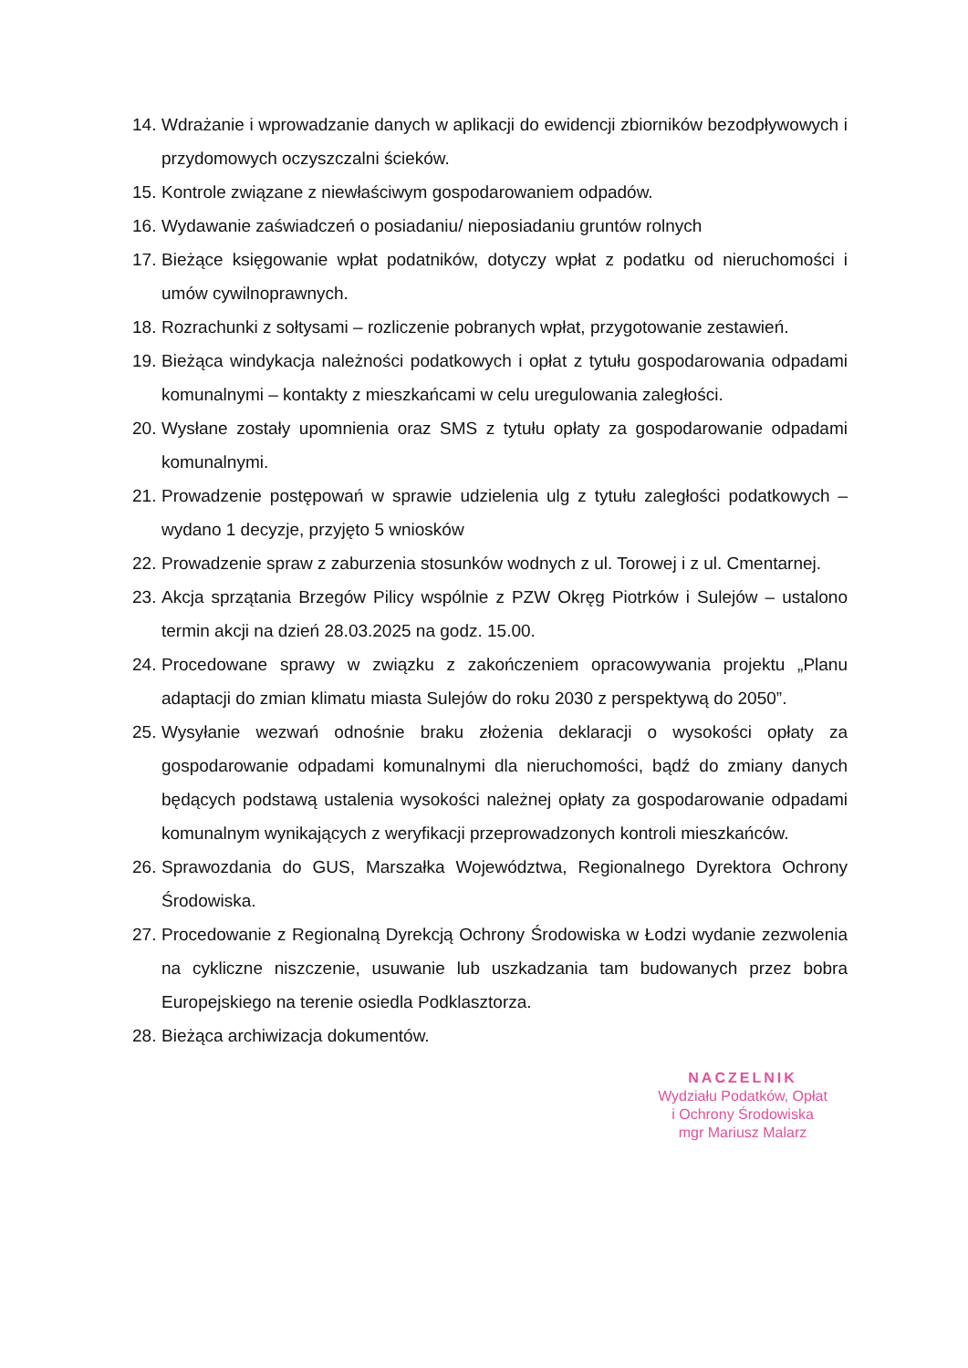14. Wdrażanie i wprowadzanie danych w aplikacji do ewidencji zbiorników bezodpływowych i przydomowych oczyszczalni ścieków.
15. Kontrole związane z niewłaściwym gospodarowaniem odpadów.
16. Wydawanie zaświadczeń o posiadaniu/ nieposiadaniu gruntów rolnych
17. Bieżące księgowanie wpłat podatników, dotyczy wpłat z podatku od nieruchomości i umów cywilnoprawnych.
18. Rozrachunki z sołtysami – rozliczenie pobranych wpłat, przygotowanie zestawień.
19. Bieżąca windykacja należności podatkowych i opłat z tytułu gospodarowania odpadami komunalnymi – kontakty z mieszkańcami w celu uregulowania zaległości.
20. Wysłane zostały upomnienia oraz SMS z tytułu opłaty za gospodarowanie odpadami komunalnymi.
21. Prowadzenie postępowań w sprawie udzielenia ulg z tytułu zaległości podatkowych – wydano 1 decyzje, przyjęto 5 wniosków
22. Prowadzenie spraw z zaburzenia stosunków wodnych z ul. Torowej i z ul. Cmentarnej.
23. Akcja sprzątania Brzegów Pilicy wspólnie z PZW Okręg Piotrków i Sulejów – ustalono termin akcji na dzień 28.03.2025 na godz. 15.00.
24. Procedowane sprawy w związku z zakończeniem opracowywania projektu „Planu adaptacji do zmian klimatu miasta Sulejów do roku 2030 z perspektywą do 2050”.
25. Wysyłanie wezwań odnośnie braku złożenia deklaracji o wysokości opłaty za gospodarowanie odpadami komunalnymi dla nieruchomości, bądź do zmiany danych będących podstawą ustalenia wysokości należnej opłaty za gospodarowanie odpadami komunalnym wynikających z weryfikacji przeprowadzonych kontroli mieszkańców.
26. Sprawozdania do GUS, Marszałka Województwa, Regionalnego Dyrektora Ochrony Środowiska.
27. Procedowanie z Regionalną Dyrekcją Ochrony Środowiska w Łodzi wydanie zezwolenia na cykliczne niszczenie, usuwanie lub uszkadzania tam budowanych przez bobra Europejskiego na terenie osiedla Podklasztorza.
28. Bieżąca archiwizacja dokumentów.
NACZELNIK
Wydziału Podatków, Opłat
i Ochrony Środowiska
mgr Mariusz Malarz